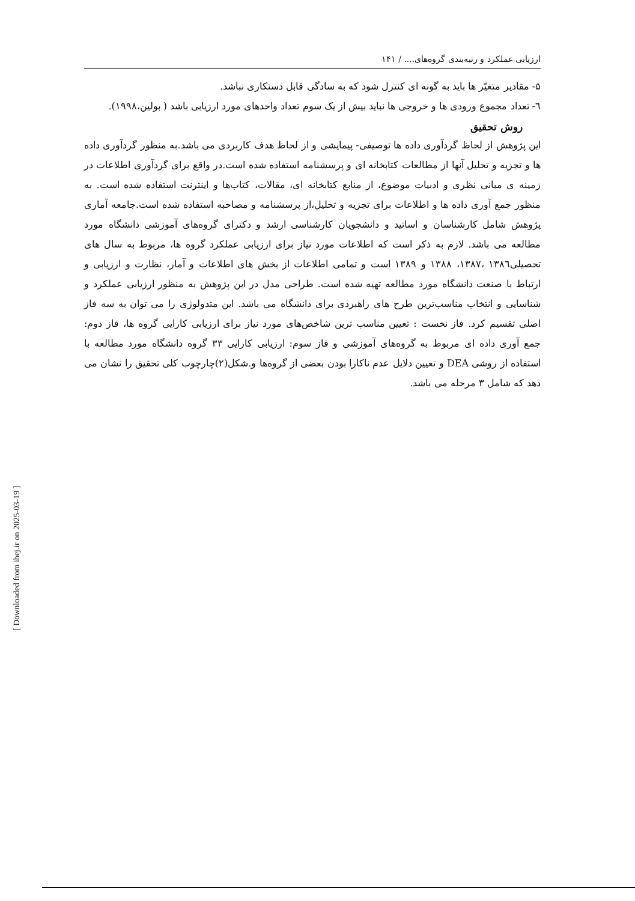ارزیابی عملکرد و رتبه‌بندی گروه‌های.... / ۱۴۱
۵- مقادیر متغیّر ها باید به گونه ای کنترل شود که به سادگی قابل دستکاری نباشد.
٦- تعداد مجموع ورودی ها و خروجی ها نباید بیش از یک سوم تعداد واحدهای مورد ارزیابی باشد ( بولین،۱۹۹۸).
روش تحقیق
این پژوهش از لحاظ گردآوری داده ها توصیفی- پیمایشی و از لحاظ هدف کاربردی می باشد.به منظور گردآوری داده ها و تجزیه و تحلیل آنها از مطالعات کتابخانه ای و پرسشنامه استفاده شده است.در واقع برای گردآوری اطلاعات در زمینه ی مبانی نظری و ادبیات موضوع، از منابع کتابخانه ای، مقالات، کتاب‌ها و اینترنت استفاده شده است. به منظور جمع آوری داده ها و اطلاعات برای تجزیه و تحلیل،از پرسشنامه و مصاحبه استفاده شده است.جامعه آماری پژوهش شامل کارشناسان و اساتید و دانشجویان کارشناسی ارشد و دکترای گروه‌های آموزشی دانشگاه مورد مطالعه می باشد. لازم به ذکر است که اطلاعات مورد نیاز برای ارزیابی عملکرد گروه ها، مربوط به سال های تحصیلی۱۳۸٦ ،۱۳۸۷، ۱۳۸۸ و ۱۳۸۹ است و تمامی اطلاعات از بخش های اطلاعات و آمار، نظارت و ارزیابی و ارتباط با صنعت دانشگاه مورد مطالعه تهیه شده است. طراحی مدل در این پژوهش به منظور ارزیابی عملکرد و شناسایی و انتخاب مناسب‌ترین طرح های راهبردی برای دانشگاه می باشد. این متدولوژی را می توان به سه فاز اصلی تقسیم کرد. فاز نخست : تعیین مناسب ترین شاخص‌های مورد نیاز برای ارزیابی کارایی گروه ها، فاز دوم: جمع آوری داده ای مربوط به گروه‌های آموزشی و فاز سوم: ارزیابی کارایی ۳۳ گروه دانشگاه مورد مطالعه با استفاده از روشی DEA و تعیین دلایل عدم ناکارا بودن بعضی از گروه‌ها و.شکل(۲)چارچوب کلی تحقیق را نشان می دهد که شامل ۳ مرحله می باشد.
[ Downloaded from ihej.ir on 2025-03-19 ]